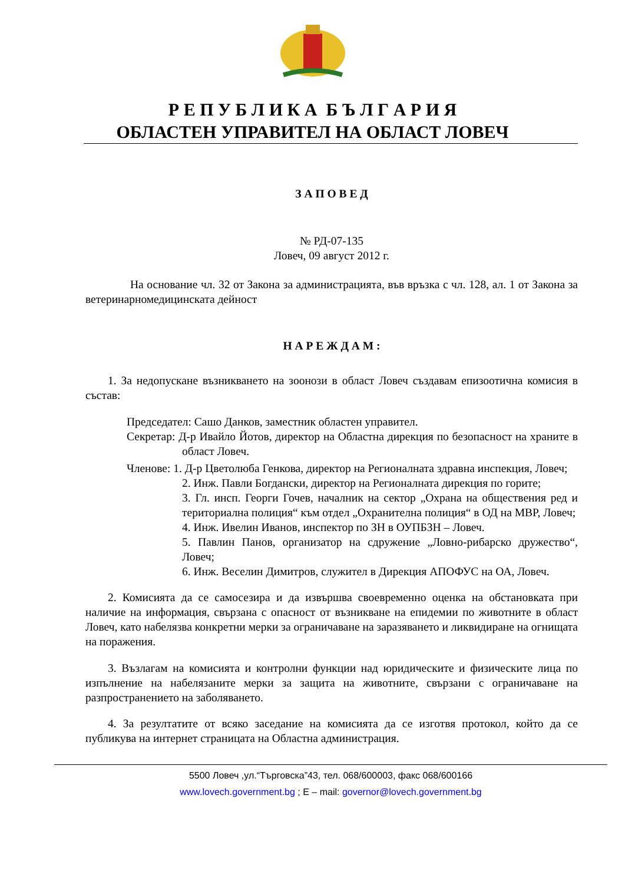Р Е П У Б Л И К А Б Ъ Л Г А Р И Я
ОБЛАСТЕН УПРАВИТЕЛ НА ОБЛАСТ ЛОВЕЧ
З А П О В Е Д
№ РД-07-135
Ловеч, 09 август 2012 г.
На основание чл. 32 от Закона за администрацията, във връзка с чл. 128, ал. 1 от Закона за ветеринарномедицинската дейност
Н А Р Е Ж Д А М :
1. За недопускане възникването на зоонози в област Ловеч създавам епизоотична комисия в състав:
Председател: Сашо Данков, заместник областен управител.
Секретар: Д-р Ивайло Йотов, директор на Областна дирекция по безопасност на храните в област Ловеч.
Членове: 1. Д-р Цветолюба Генкова, директор на Регионалната здравна инспекция, Ловеч;
2. Инж. Павли Богдански, директор на Регионалната дирекция по горите;
3. Гл. инсп. Георги Гочев, началник на сектор „Охрана на обществения ред и териториална полиция“ към отдел „Охранителна полиция“ в ОД на МВР, Ловеч;
4. Инж. Ивелин Иванов, инспектор по ЗН в ОУПБЗН – Ловеч.
5. Павлин Панов, организатор на сдружение „Ловно-рибарско дружество“, Ловеч;
6. Инж. Веселин Димитров, служител в Дирекция АПОФУС на ОА, Ловеч.
2. Комисията да се самосезира и да извършва своевременно оценка на обстановката при наличие на информация, свързана с опасност от възникване на епидемии по животните в област Ловеч, като набелязва конкретни мерки за ограничаване на заразяването и ликвидиране на огнищата на поражения.
3. Възлагам на комисията и контролни функции над юридическите и физическите лица по изпълнение на набелязаните мерки за защита на животните, свързани с ограничаване на разпространението на заболяването.
4. За резултатите от всяко заседание на комисията да се изготвя протокол, който да се публикува на интернет страницата на Областна администрация.
5500 Ловеч ,ул.“Търговска”43, тел. 068/600003, факс 068/600166
www.lovech.government.bg ; E – mail: governor@lovech.government.bg